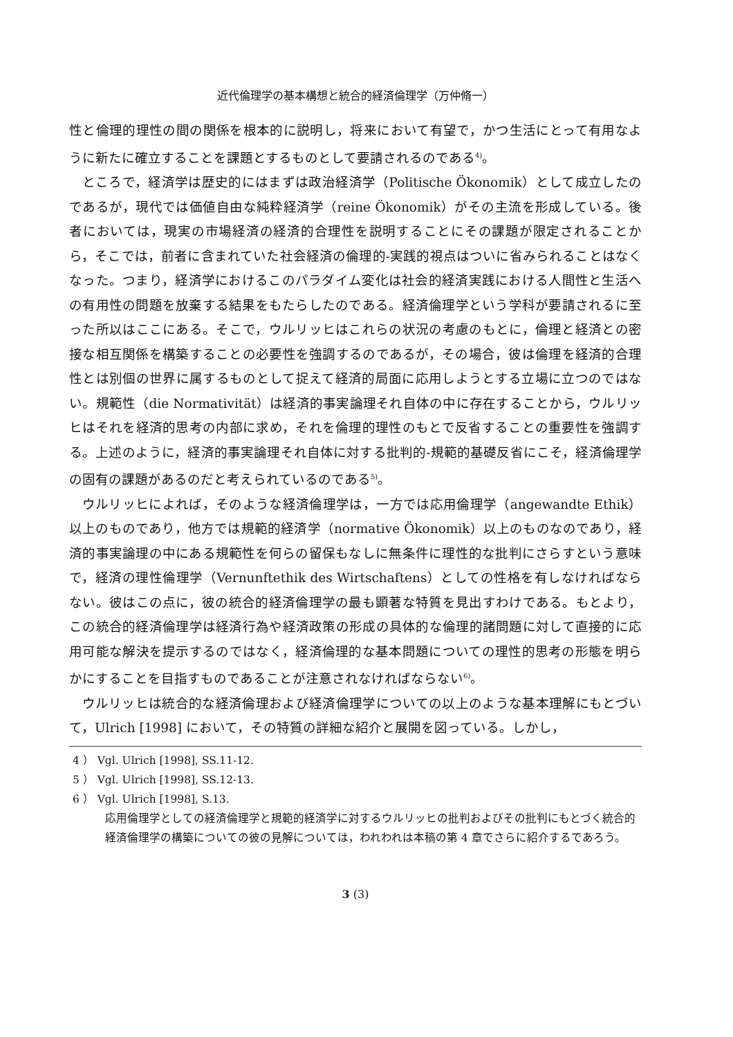近代倫理学の基本構想と統合的経済倫理学（万仲脩一）
性と倫理的理性の間の関係を根本的に説明し，将来において有望で，かつ生活にとって有用なように新たに確立することを課題とするものとして要請されるのである<sup>4)</sup>。
ところで，経済学は歴史的にはまずは政治経済学（Politische Ökonomik）として成立したのであるが，現代では価値自由な純粋経済学（reine Ökonomik）がその主流を形成している。後者においては，現実の市場経済の経済的合理性を説明することにその課題が限定されることから，そこでは，前者に含まれていた社会経済の倫理的-実践的視点はついに省みられることはなくなった。つまり，経済学におけるこのパラダイム変化は社会的経済実践における人間性と生活への有用性の問題を放棄する結果をもたらしたのである。経済倫理学という学科が要請されるに至った所以はここにある。そこで，ウルリッヒはこれらの状況の考慮のもとに，倫理と経済との密接な相互関係を構築することの必要性を強調するのであるが，その場合，彼は倫理を経済的合理性とは別個の世界に属するものとして捉えて経済的局面に応用しようとする立場に立つのではない。規範性（die Normativität）は経済的事実論理それ自体の中に存在することから，ウルリッヒはそれを経済的思考の内部に求め，それを倫理的理性のもとで反省することの重要性を強調する。上述のように，経済的事実論理それ自体に対する批判的-規範的基礎反省にこそ，経済倫理学の固有の課題があるのだと考えられているのである<sup>5)</sup>。
ウルリッヒによれば，そのような経済倫理学は，一方では応用倫理学（angewandte Ethik）以上のものであり，他方では規範的経済学（normative Ökonomik）以上のものなのであり，経済的事実論理の中にある規範性を何らの留保もなしに無条件に理性的な批判にさらすという意味で，経済の理性倫理学（Vernunftethik des Wirtschaftens）としての性格を有しなければならない。彼はこの点に，彼の統合的経済倫理学の最も顕著な特質を見出すわけである。もとより，この統合的経済倫理学は経済行為や経済政策の形成の具体的な倫理的諸問題に対して直接的に応用可能な解決を提示するのではなく，経済倫理的な基本問題についての理性的思考の形態を明らかにすることを目指すものであることが注意されなければならない<sup>6)</sup>。
ウルリッヒは統合的な経済倫理および経済倫理学についての以上のような基本理解にもとづいて，Ulrich [1998] において，その特質の詳細な紹介と展開を図っている。しかし，
4 ） Vgl. Ulrich [1998], SS.11-12.
5 ） Vgl. Ulrich [1998], SS.12-13.
6 ） Vgl. Ulrich [1998], S.13.
応用倫理学としての経済倫理学と規範的経済学に対するウルリッヒの批判およびその批判にもとづく統合的経済倫理学の構築についての彼の見解については，われわれは本稿の第 4 章でさらに紹介するであろう。
3 (3)